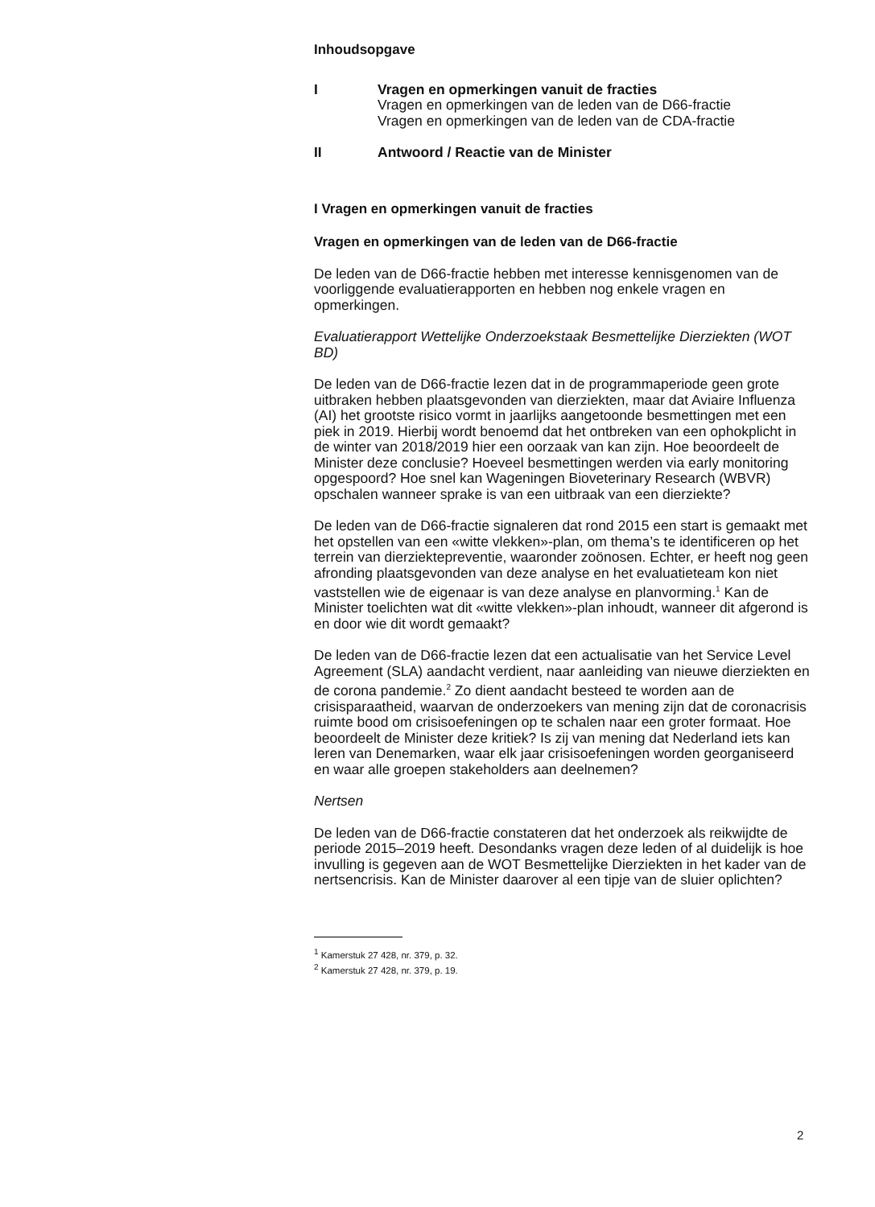Inhoudsopgave
I Vragen en opmerkingen vanuit de fracties
Vragen en opmerkingen van de leden van de D66-fractie
Vragen en opmerkingen van de leden van de CDA-fractie
II Antwoord / Reactie van de Minister
I Vragen en opmerkingen vanuit de fracties
Vragen en opmerkingen van de leden van de D66-fractie
De leden van de D66-fractie hebben met interesse kennisgenomen van de voorliggende evaluatierapporten en hebben nog enkele vragen en opmerkingen.
Evaluatierapport Wettelijke Onderzoekstaak Besmettelijke Dierziekten (WOT BD)
De leden van de D66-fractie lezen dat in de programmaperiode geen grote uitbraken hebben plaatsgevonden van dierziekten, maar dat Aviaire Influenza (AI) het grootste risico vormt in jaarlijks aangetoonde besmettingen met een piek in 2019. Hierbij wordt benoemd dat het ontbreken van een ophokplicht in de winter van 2018/2019 hier een oorzaak van kan zijn. Hoe beoordeelt de Minister deze conclusie? Hoeveel besmettingen werden via early monitoring opgespoord? Hoe snel kan Wageningen Bioveterinary Research (WBVR) opschalen wanneer sprake is van een uitbraak van een dierziekte?
De leden van de D66-fractie signaleren dat rond 2015 een start is gemaakt met het opstellen van een «witte vlekken»-plan, om thema’s te identificeren op het terrein van dierziektepreventie, waaronder zoönosen. Echter, er heeft nog geen afronding plaatsgevonden van deze analyse en het evaluatieteam kon niet vaststellen wie de eigenaar is van deze analyse en planvorming.<sup>1</sup> Kan de Minister toelichten wat dit «witte vlekken»-plan inhoudt, wanneer dit afgerond is en door wie dit wordt gemaakt?
De leden van de D66-fractie lezen dat een actualisatie van het Service Level Agreement (SLA) aandacht verdient, naar aanleiding van nieuwe dierziekten en de corona pandemie.<sup>2</sup> Zo dient aandacht besteed te worden aan de crisisparaatheid, waarvan de onderzoekers van mening zijn dat de coronacrisis ruimte bood om crisisoefeningen op te schalen naar een groter formaat. Hoe beoordeelt de Minister deze kritiek? Is zij van mening dat Nederland iets kan leren van Denemarken, waar elk jaar crisisoefeningen worden georganiseerd en waar alle groepen stakeholders aan deelnemen?
Nertsen
De leden van de D66-fractie constateren dat het onderzoek als reikwijdte de periode 2015–2019 heeft. Desondanks vragen deze leden of al duidelijk is hoe invulling is gegeven aan de WOT Besmettelijke Dierziekten in het kader van de nertsencrisis. Kan de Minister daarover al een tipje van de sluier oplichten?
<sup>1</sup> Kamerstuk 27 428, nr. 379, p. 32.
<sup>2</sup> Kamerstuk 27 428, nr. 379, p. 19.
2